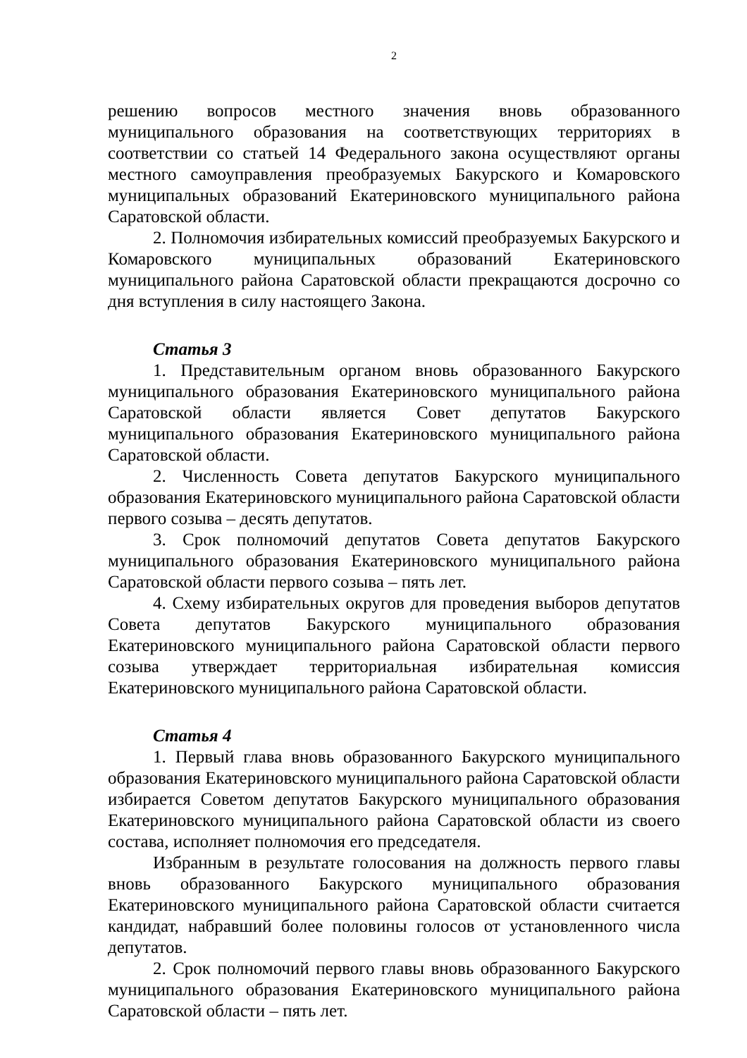2
решению вопросов местного значения вновь образованного муниципального образования на соответствующих территориях в соответствии со статьей 14 Федерального закона осуществляют органы местного самоуправления преобразуемых Бакурского и Комаровского муниципальных образований Екатериновского муниципального района Саратовской области.
2. Полномочия избирательных комиссий преобразуемых Бакурского и Комаровского муниципальных образований Екатериновского муниципального района Саратовской области прекращаются досрочно со дня вступления в силу настоящего Закона.
Статья 3
1. Представительным органом вновь образованного Бакурского муниципального образования Екатериновского муниципального района Саратовской области является Совет депутатов Бакурского муниципального образования Екатериновского муниципального района Саратовской области.
2. Численность Совета депутатов Бакурского муниципального образования Екатериновского муниципального района Саратовской области первого созыва – десять депутатов.
3. Срок полномочий депутатов Совета депутатов Бакурского муниципального образования Екатериновского муниципального района Саратовской области первого созыва – пять лет.
4. Схему избирательных округов для проведения выборов депутатов Совета депутатов Бакурского муниципального образования Екатериновского муниципального района Саратовской области первого созыва утверждает территориальная избирательная комиссия Екатериновского муниципального района Саратовской области.
Статья 4
1. Первый глава вновь образованного Бакурского муниципального образования Екатериновского муниципального района Саратовской области избирается Советом депутатов Бакурского муниципального образования Екатериновского муниципального района Саратовской области из своего состава, исполняет полномочия его председателя.
Избранным в результате голосования на должность первого главы вновь образованного Бакурского муниципального образования Екатериновского муниципального района Саратовской области считается кандидат, набравший более половины голосов от установленного числа депутатов.
2. Срок полномочий первого главы вновь образованного Бакурского муниципального образования Екатериновского муниципального района Саратовской области – пять лет.